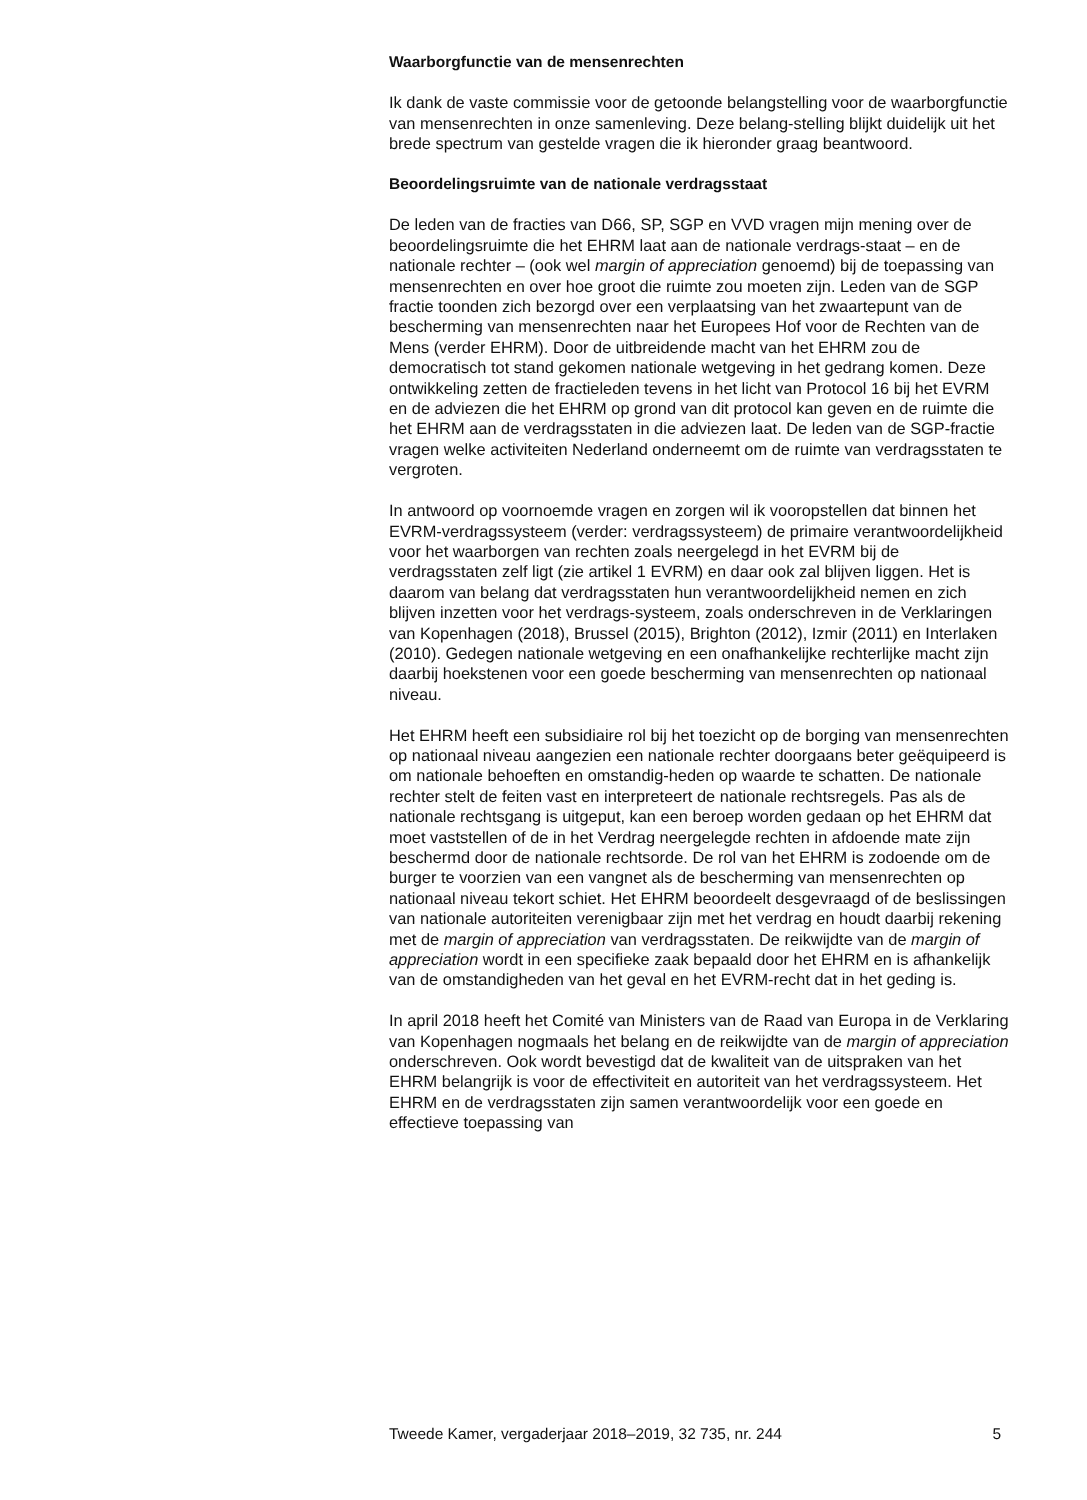Waarborgfunctie van de mensenrechten
Ik dank de vaste commissie voor de getoonde belangstelling voor de waarborgfunctie van mensenrechten in onze samenleving. Deze belang-stelling blijkt duidelijk uit het brede spectrum van gestelde vragen die ik hieronder graag beantwoord.
Beoordelingsruimte van de nationale verdragsstaat
De leden van de fracties van D66, SP, SGP en VVD vragen mijn mening over de beoordelingsruimte die het EHRM laat aan de nationale verdrags-staat – en de nationale rechter – (ook wel margin of appreciation genoemd) bij de toepassing van mensenrechten en over hoe groot die ruimte zou moeten zijn. Leden van de SGP fractie toonden zich bezorgd over een verplaatsing van het zwaartepunt van de bescherming van mensenrechten naar het Europees Hof voor de Rechten van de Mens (verder EHRM). Door de uitbreidende macht van het EHRM zou de democratisch tot stand gekomen nationale wetgeving in het gedrang komen. Deze ontwikkeling zetten de fractieleden tevens in het licht van Protocol 16 bij het EVRM en de adviezen die het EHRM op grond van dit protocol kan geven en de ruimte die het EHRM aan de verdragsstaten in die adviezen laat. De leden van de SGP-fractie vragen welke activiteiten Nederland onderneemt om de ruimte van verdragsstaten te vergroten.
In antwoord op voornoemde vragen en zorgen wil ik vooropstellen dat binnen het EVRM-verdragssysteem (verder: verdragssysteem) de primaire verantwoordelijkheid voor het waarborgen van rechten zoals neergelegd in het EVRM bij de verdragsstaten zelf ligt (zie artikel 1 EVRM) en daar ook zal blijven liggen. Het is daarom van belang dat verdragsstaten hun verantwoordelijkheid nemen en zich blijven inzetten voor het verdrags-systeem, zoals onderschreven in de Verklaringen van Kopenhagen (2018), Brussel (2015), Brighton (2012), Izmir (2011) en Interlaken (2010). Gedegen nationale wetgeving en een onafhankelijke rechterlijke macht zijn daarbij hoekstenen voor een goede bescherming van mensenrechten op nationaal niveau.
Het EHRM heeft een subsidiaire rol bij het toezicht op de borging van mensenrechten op nationaal niveau aangezien een nationale rechter doorgaans beter geëquipeerd is om nationale behoeften en omstandig-heden op waarde te schatten. De nationale rechter stelt de feiten vast en interpreteert de nationale rechtsregels. Pas als de nationale rechtsgang is uitgeput, kan een beroep worden gedaan op het EHRM dat moet vaststellen of de in het Verdrag neergelegde rechten in afdoende mate zijn beschermd door de nationale rechtsorde. De rol van het EHRM is zodoende om de burger te voorzien van een vangnet als de bescherming van mensenrechten op nationaal niveau tekort schiet. Het EHRM beoordeelt desgevraagd of de beslissingen van nationale autoriteiten verenigbaar zijn met het verdrag en houdt daarbij rekening met de margin of appreciation van verdragsstaten. De reikwijdte van de margin of appreciation wordt in een specifieke zaak bepaald door het EHRM en is afhankelijk van de omstandigheden van het geval en het EVRM-recht dat in het geding is.
In april 2018 heeft het Comité van Ministers van de Raad van Europa in de Verklaring van Kopenhagen nogmaals het belang en de reikwijdte van de margin of appreciation onderschreven. Ook wordt bevestigd dat de kwaliteit van de uitspraken van het EHRM belangrijk is voor de effectiviteit en autoriteit van het verdragssysteem. Het EHRM en de verdragsstaten zijn samen verantwoordelijk voor een goede en effectieve toepassing van
Tweede Kamer, vergaderjaar 2018–2019, 32 735, nr. 244 5